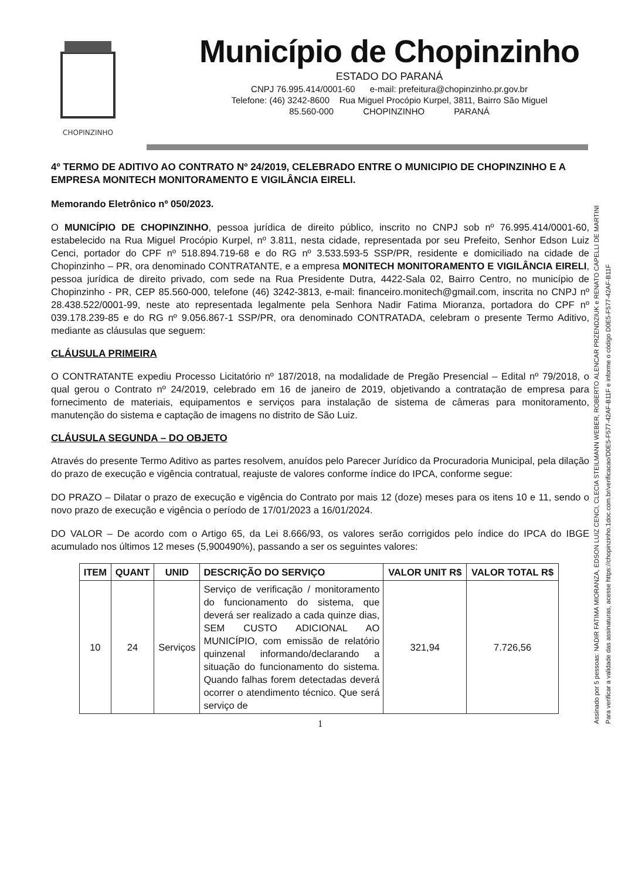CHOPINZINHO
Município de Chopinzinho
ESTADO DO PARANÁ
CNPJ 76.995.414/0001-60 e-mail: prefeitura@chopinzinho.pr.gov.br
Telefone: (46) 3242-8600 Rua Miguel Procópio Kurpel, 3811, Bairro São Miguel
85.560-000 CHOPINZINHO PARANÁ
4º TERMO DE ADITIVO AO CONTRATO Nº 24/2019, CELEBRADO ENTRE O MUNICIPIO DE CHOPINZINHO E A EMPRESA MONITECH MONITORAMENTO E VIGILÂNCIA EIRELI.
Memorando Eletrônico nº 050/2023.
O MUNICÍPIO DE CHOPINZINHO, pessoa jurídica de direito público, inscrito no CNPJ sob nº 76.995.414/0001-60, estabelecido na Rua Miguel Procópio Kurpel, nº 3.811, nesta cidade, representada por seu Prefeito, Senhor Edson Luiz Cenci, portador do CPF nº 518.894.719-68 e do RG nº 3.533.593-5 SSP/PR, residente e domiciliado na cidade de Chopinzinho – PR, ora denominado CONTRATANTE, e a empresa MONITECH MONITORAMENTO E VIGILÂNCIA EIRELI, pessoa jurídica de direito privado, com sede na Rua Presidente Dutra, 4422-Sala 02, Bairro Centro, no município de Chopinzinho - PR, CEP 85.560-000, telefone (46) 3242-3813, e-mail: financeiro.monitech@gmail.com, inscrita no CNPJ nº 28.438.522/0001-99, neste ato representada legalmente pela Senhora Nadir Fatima Mioranza, portadora do CPF nº 039.178.239-85 e do RG nº 9.056.867-1 SSP/PR, ora denominado CONTRATADA, celebram o presente Termo Aditivo, mediante as cláusulas que seguem:
CLÁUSULA PRIMEIRA
O CONTRATANTE expediu Processo Licitatório nº 187/2018, na modalidade de Pregão Presencial – Edital nº 79/2018, o qual gerou o Contrato nº 24/2019, celebrado em 16 de janeiro de 2019, objetivando a contratação de empresa para fornecimento de materiais, equipamentos e serviços para instalação de sistema de câmeras para monitoramento, manutenção do sistema e captação de imagens no distrito de São Luiz.
CLÁUSULA SEGUNDA – DO OBJETO
Através do presente Termo Aditivo as partes resolvem, anuídos pelo Parecer Jurídico da Procuradoria Municipal, pela dilação do prazo de execução e vigência contratual, reajuste de valores conforme índice do IPCA, conforme segue:
DO PRAZO – Dilatar o prazo de execução e vigência do Contrato por mais 12 (doze) meses para os itens 10 e 11, sendo o novo prazo de execução e vigência o período de 17/01/2023 a 16/01/2024.
DO VALOR – De acordo com o Artigo 65, da Lei 8.666/93, os valores serão corrigidos pelo índice do IPCA do IBGE acumulado nos últimos 12 meses (5,900490%), passando a ser os seguintes valores:
| ITEM | QUANT | UNID | DESCRIÇÃO DO SERVIÇO | VALOR UNIT R$ | VALOR TOTAL R$ |
| --- | --- | --- | --- | --- | --- |
| 10 | 24 | Serviços | Serviço de verificação / monitoramento do funcionamento do sistema, que deverá ser realizado a cada quinze dias, SEM CUSTO ADICIONAL AO MUNICÍPIO, com emissão de relatório quinzenal informando/declarando a situação do funcionamento do sistema. Quando falhas forem detectadas deverá ocorrer o atendimento técnico. Que será serviço de | 321,94 | 7.726,56 |
1
Assinado por 5 pessoas: NADIR FATIMA MIORANZA, EDSON LUIZ CENCI, CLECIA STEILMANN WEBER, ROBERTO ALENCAR PRZENDZIUK e RENATO CAPELLI DE MARTINI
Para verificar a validade das assinaturas, acesse https://chopinzinho.1doc.com.br/verificacao/D0E5-F577-42AF-B11F e informe o código D0E5-F577-42AF-B11F